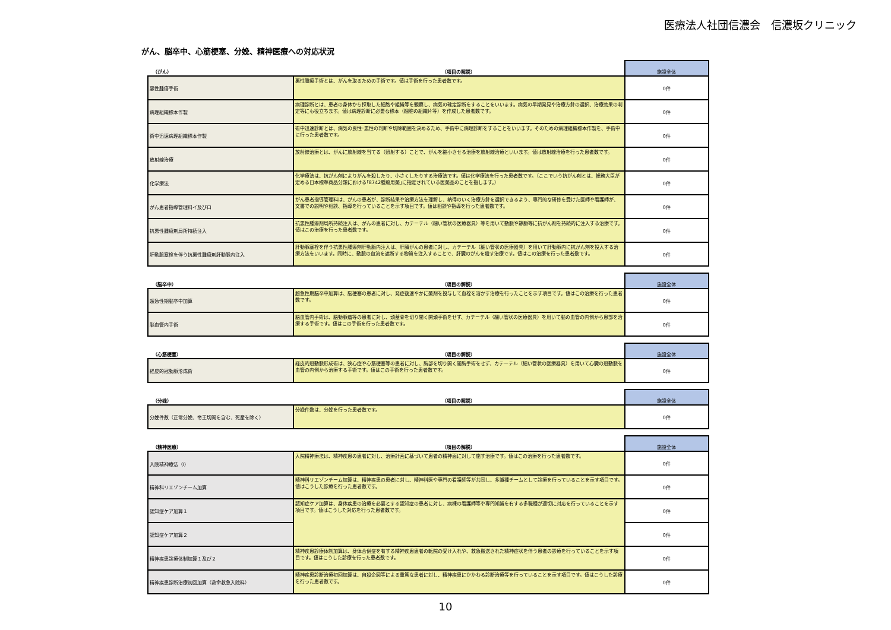医療法人社団信濃会　信濃坂クリニック
がん、脳卒中、心筋梗塞、分娩、精神医療への対応状況
| （がん） | （項目の解説） | 施設全体 |
| --- | --- | --- |
| 悪性腫瘍手術 | 悪性腫瘍手術とは、がんを取るための手術です。値は手術を行った患者数です。 | 0件 |
| 病理組織標本作製 | 病理診断とは、患者の身体から採取した細胞や組織等を観察し、病気の確定診断をすることをいいます。病気の早期発見や治療方針の選択、治療効果の判定等にも役立ちます。値は病理診断に必要な標本（細胞の組織片等）を作成した患者数です。 | 0件 |
| 術中迅速病理組織標本作製 | 術中迅速診断とは、病気の良性･悪性の判断や切除範囲を決めるため、手術中に病理診断をすることをいいます。そのための病理組織標本作製を、手術中に行った患者数です。 | 0件 |
| 放射線治療 | 放射線治療とは、がんに放射線を当てる（照射する）ことで、がんを縮小させる治療を放射線治療といいます。値は放射線治療を行った患者数です。 | 0件 |
| 化学療法 | 化学療法は、抗がん剤によりがんを殺したり、小さくしたりする治療法です。値は化学療法を行った患者数です。（ここでいう抗がん剤とは、総務大臣が定める日本標準商品分類における｢8742腫瘍用薬｣に指定されている医薬品のことを指します。） | 0件 |
| がん患者指導管理料イ及びロ | がん患者指導管理料は、がんの患者が、診断結果や治療方法を理解し、納得のいく治療方針を選択できるよう、専門的な研修を受けた医師や看護師が、文書での説明や相談、指導を行っていることを示す項目です。値は相談や指導を行った患者数です。 | 0件 |
| 抗悪性腫瘍剤局所持続注入 | 抗悪性腫瘍剤局所持続注入は、がんの患者に対し、カテーテル（細い管状の医療器具）等を用いて動脈や静脈等に抗がん剤を持続的に注入する治療です。値はこの治療を行った患者数です。 | 0件 |
| 肝動脈塞栓を伴う抗悪性腫瘍剤肝動脈内注入 | 肝動脈塞栓を伴う抗悪性腫瘍剤肝動脈内注入は、肝臓がんの患者に対し、カテーテル（細い管状の医療器具）を用いて肝動脈内に抗がん剤を投入する治療方法をいいます。同時に、動脈の血流を遮断する物質を注入することで、肝臓のがんを殺す治療です。値はこの治療を行った患者数です。 | 0件 |
| （脳卒中） | （項目の解説） | 施設全体 |
| --- | --- | --- |
| 超急性期脳卒中加算 | 超急性期脳卒中加算は、脳梗塞の患者に対し、発症後速やかに薬剤を投与して血栓を溶かす治療を行ったことを示す項目です。値はこの治療を行った患者数です。 | 0件 |
| 脳血管内手術 | 脳血管内手術は、脳動脈瘤等の患者に対し、頭蓋骨を切り開く開頭手術をせず、カテーテル（細い管状の医療器具）を用いて脳の血管の内側から患部を治療する手術です。値はこの手術を行った患者数です。 | 0件 |
| （心筋梗塞） | （項目の解説） | 施設全体 |
| --- | --- | --- |
| 経皮的冠動脈形成術 | 経皮的冠動脈形成術は、狭心症や心筋梗塞等の患者に対し、胸部を切り開く開胸手術をせず、カテーテル（細い管状の医療器具）を用いて心臓の冠動脈を血管の内側から治療する手術です。値はこの手術を行った患者数です。 | 0件 |
| （分娩） | （項目の解説） | 施設全体 |
| --- | --- | --- |
| 分娩件数（正常分娩、帝王切開を含む、死産を除く） | 分娩件数は、分娩を行った患者数です。 | 0件 |
| （精神医療） | （項目の解説） | 施設全体 |
| --- | --- | --- |
| 入院精神療法（Ⅰ） | 入院精神療法は、精神疾患の患者に対し、治療計画に基づいて患者の精神面に対して施す治療です。値はこの治療を行った患者数です。 | 0件 |
| 精神科リエゾンチーム加算 | 精神科リエゾンチーム加算は、精神疾患の患者に対し、精神科医や専門の看護師等が共同し、多職種チームとして診療を行っていることを示す項目です。値はこうした診療を行った患者数です。 | 0件 |
| 認知症ケア加算１ | 認知症ケア加算は、身体疾患の治療を必要とする認知症の患者に対し、病棟の看護師等や専門知識を有する多職種が適切に対応を行っていることを示す項目です。値はこうした対応を行った患者数です。 | 0件 |
| 認知症ケア加算２ | | 0件 |
| 精神疾患診療体制加算１及び２ | 精神疾患診療体制加算は、身体合併症を有する精神疾患患者の転院の受け入れや、救急搬送された精神症状を伴う患者の診療を行っていることを示す項目です。値はこうした診療を行った患者数です。 | 0件 |
| 精神疾患診断治療初回加算（救命救急入院料） | 精神疾患診断治療初回加算は、自殺企図等による重篤な患者に対し、精神疾患にかかわる診断治療等を行っていることを示す項目です。値はこうした診療を行った患者数です。 | 0件 |
10